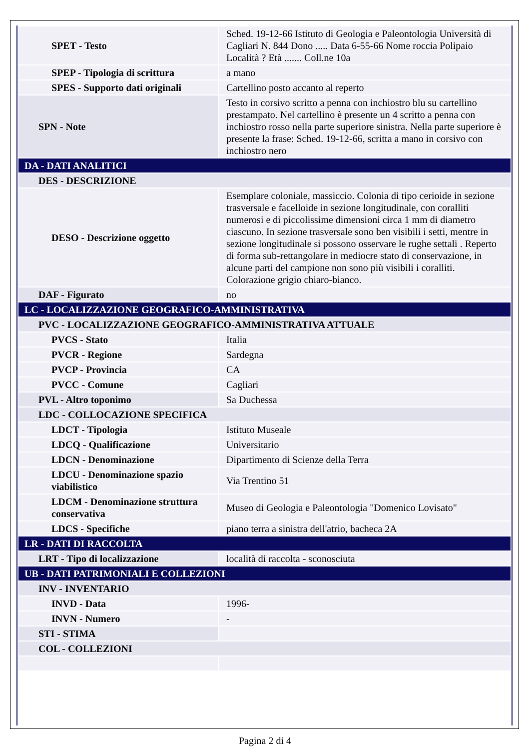| SPET - Testo | Sched. 19-12-66 Istituto di Geologia e Paleontologia Università di Cagliari N. 844 Dono ..... Data 6-55-66 Nome roccia Polipaio Località ? Età ....... Coll.ne 10a |
| SPEP - Tipologia di scrittura | a mano |
| SPES - Supporto dati originali | Cartellino posto accanto al reperto |
| SPN - Note | Testo in corsivo scritto a penna con inchiostro blu su cartellino prestampato. Nel cartellino è presente un 4 scritto a penna con inchiostro rosso nella parte superiore sinistra. Nella parte superiore è presente la frase: Sched. 19-12-66, scritta a mano in corsivo con inchiostro nero |
| DA - DATI ANALITICI | |
| DES - DESCRIZIONE | |
| DESO - Descrizione oggetto | Esemplare coloniale, massiccio. Colonia di tipo cerioide in sezione trasversale e facelloide in sezione longitudinale, con coralliti numerosi e di piccolissime dimensioni circa 1 mm di diametro ciascuno. In sezione trasversale sono ben visibili i setti, mentre in sezione longitudinale si possono osservare le rughe settali . Reperto di forma sub-rettangolare in mediocre stato di conservazione, in alcune parti del campione non sono più visibili i coralliti. Colorazione grigio chiaro-bianco. |
| DAF - Figurato | no |
| LC - LOCALIZZAZIONE GEOGRAFICO-AMMINISTRATIVA | |
| PVC - LOCALIZZAZIONE GEOGRAFICO-AMMINISTRATIVA ATTUALE | |
| PVCS - Stato | Italia |
| PVCR - Regione | Sardegna |
| PVCP - Provincia | CA |
| PVCC - Comune | Cagliari |
| PVL - Altro toponimo | Sa Duchessa |
| LDC - COLLOCAZIONE SPECIFICA | |
| LDCT - Tipologia | Istituto Museale |
| LDCQ - Qualificazione | Universitario |
| LDCN - Denominazione | Dipartimento di Scienze della Terra |
| LDCU - Denominazione spazio viabilistico | Via Trentino 51 |
| LDCM - Denominazione struttura conservativa | Museo di Geologia e Paleontologia "Domenico Lovisato" |
| LDCS - Specifiche | piano terra a sinistra dell'atrio, bacheca 2A |
| LR - DATI DI RACCOLTA | |
| LRT - Tipo di localizzazione | località di raccolta - sconosciuta |
| UB - DATI PATRIMONIALI E COLLEZIONI | |
| INV - INVENTARIO | |
| INVD - Data | 1996- |
| INVN - Numero | - |
| STI - STIMA | |
| COL - COLLEZIONI | |
Pagina 2 di 4